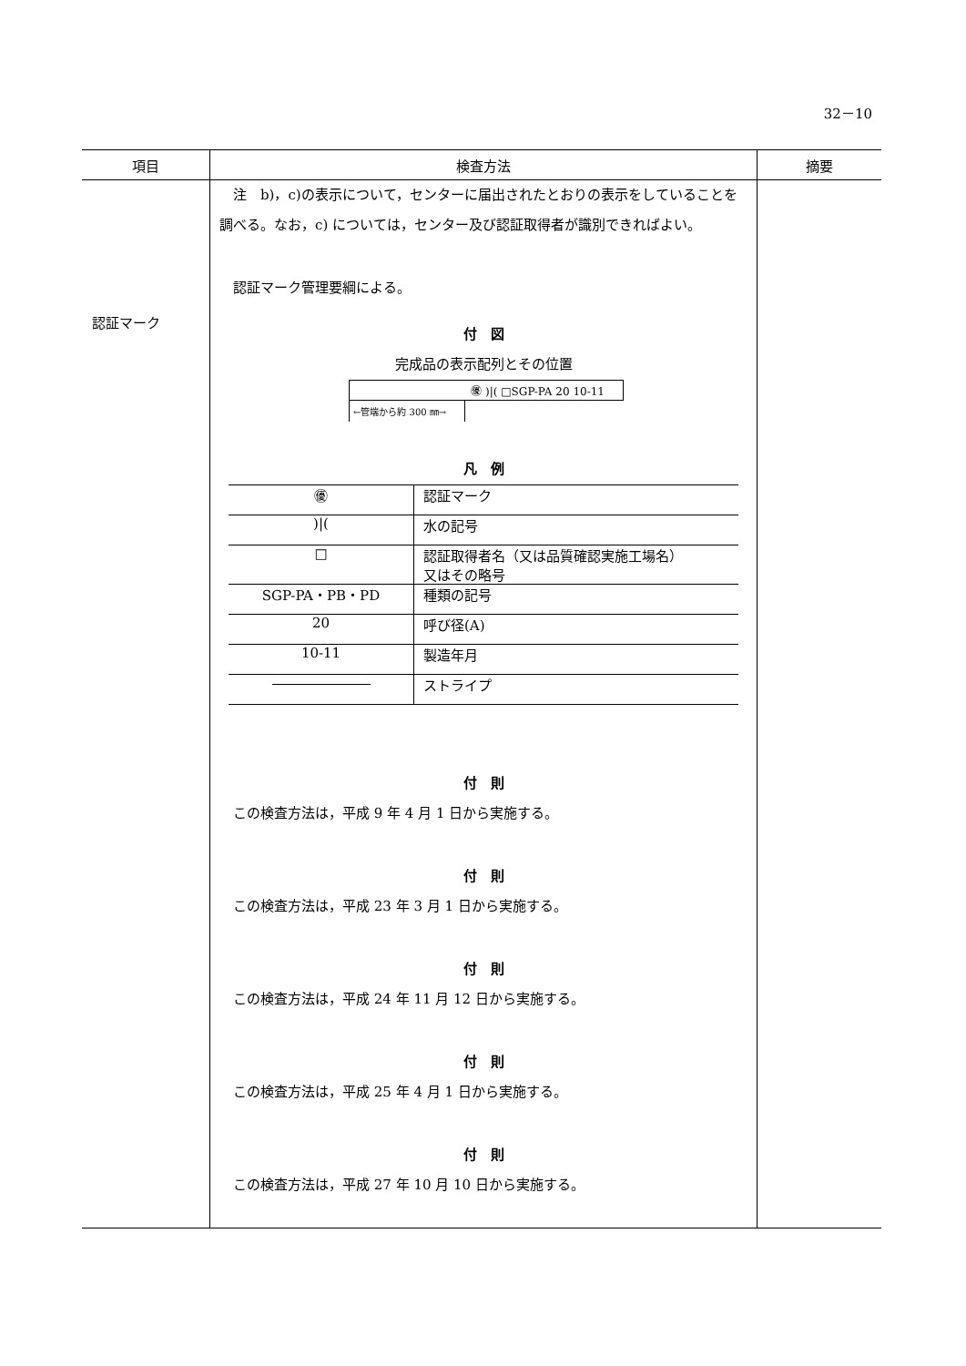32－10
| 項目 | 検査方法 | 摘要 |
| --- | --- | --- |
| 認証マーク | 注 b)，c)の表示について，センターに届出されたとおりの表示をしていることを調べる。なお，c) については，センター及び認証取得者が識別できればよい。 認証マーク管理要綱による。 付 図 完成品の表示配列とその位置 ㊝ )/( □SGP-PA 20 10-11 ←管端から約 300 ㎜→ 凡 例 / ㊝ / 認証マーク / / )/( / 水の記号 / / □ / 認証取得者名（又は品質確認実施工場名） 又はその略号 / / SGP-PA・PB・PD / 種類の記号 / / 20 / 呼び径(A) / / 10-11 / 製造年月 / / / ストライプ / 付 則 この検査方法は，平成 9 年 4 月 1 日から実施する。 付 則 この検査方法は，平成 23 年 3 月 1 日から実施する。 付 則 この検査方法は，平成 24 年 11 月 12 日から実施する。 付 則 この検査方法は，平成 25 年 4 月 1 日から実施する。 付 則 この検査方法は，平成 27 年 10 月 10 日から実施する。 | |